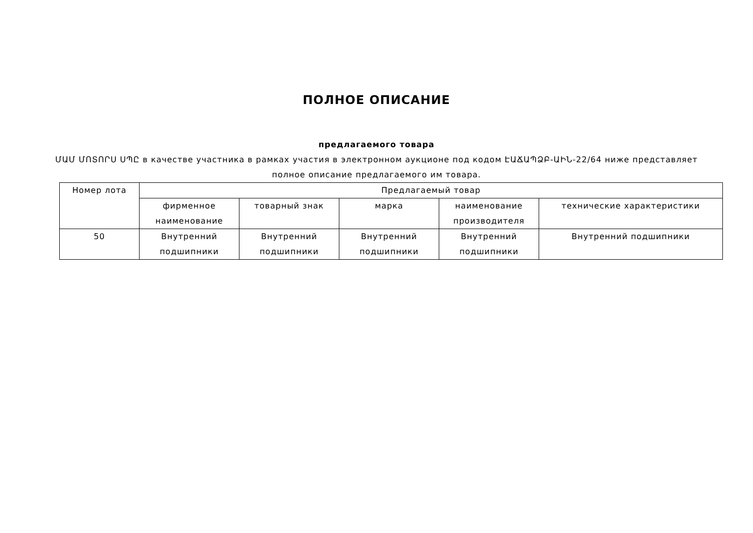ПОЛНОЕ ОПИСАНИЕ
предлагаемого товара
ՄԱՄ ՄՈՏՈՐՍ ՍՊԸ в качестве участника в рамках участия в электронном аукционе под кодом ԷԱՃԱՊՁԲ-ԱԻՆ-22/64 ниже представляет полное описание предлагаемого им товара.
| Номер лота | Предлагаемый товар | | | | |
| --- | --- | --- | --- | --- | --- |
| | фирменное наименование | товарный знак | марка | наименование производителя | технические характеристики |
| 50 | Внутренний подшипники | Внутренний подшипники | Внутренний подшипники | Внутренний подшипники | Внутренний подшипники |